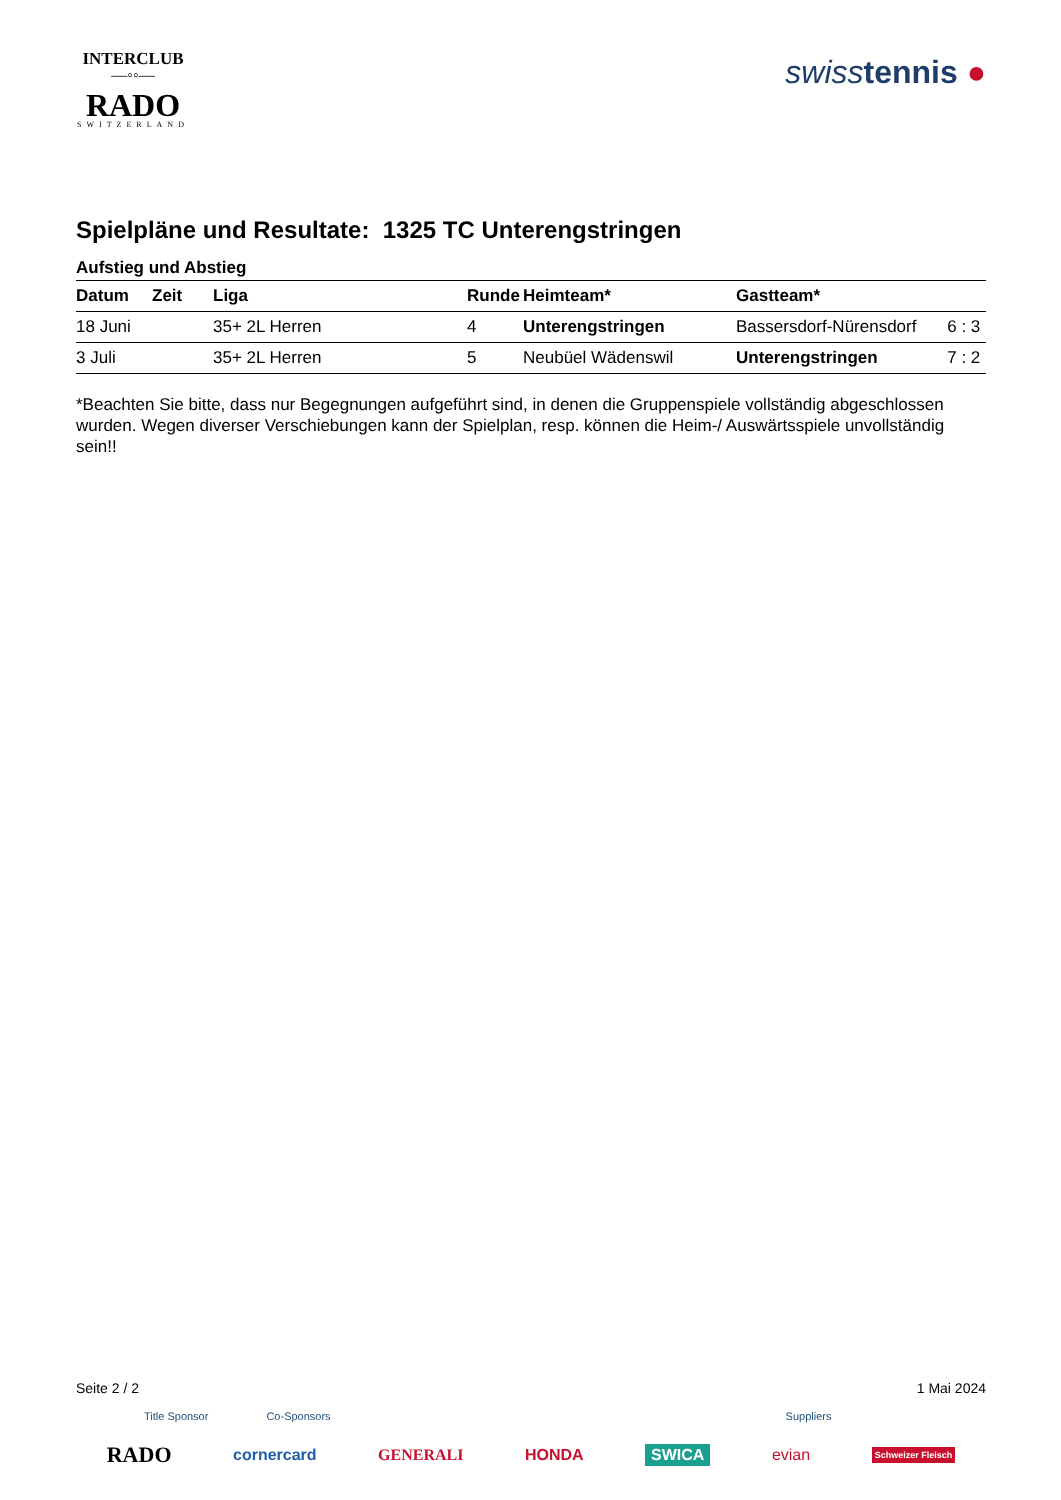INTERCLUB
—◦◦—
RADO
SWITZERLAND
swisstennis ●
Spielpläne und Resultate: 1325 TC Unterengstringen
Aufstieg und Abstieg
| Datum | Zeit | Liga | Runde | Heimteam* | Gastteam* | |
| --- | --- | --- | --- | --- | --- | --- |
| 18 Juni | | 35+ 2L Herren | 4 | Unterengstringen | Bassersdorf-Nürensdorf | 6 : 3 |
| 3 Juli | | 35+ 2L Herren | 5 | Neubüel Wädenswil | Unterengstringen | 7 : 2 |
*Beachten Sie bitte, dass nur Begegnungen aufgeführt sind, in denen die Gruppenspiele vollständig abgeschlossen wurden. Wegen diverser Verschiebungen kann der Spielplan, resp. können die Heim-/ Auswärtsspiele unvollständig sein!!
Seite 2 / 2 1 Mai 2024
Title Sponsor Co-Sponsors Suppliers
RADO cornercard GENERALI HONDA SWICA evian Schweizer Fleisch